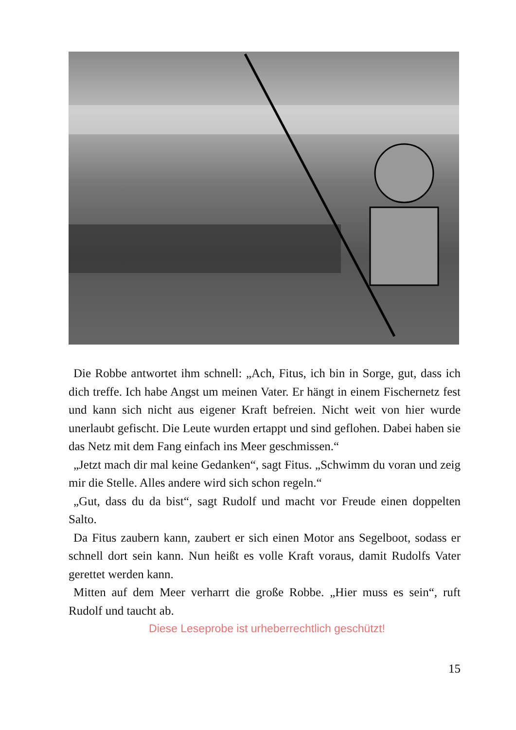Die Robbe antwortet ihm schnell: „Ach, Fitus, ich bin in Sorge, gut, dass ich dich treffe. Ich habe Angst um meinen Vater. Er hängt in einem Fischernetz fest und kann sich nicht aus eigener Kraft befreien. Nicht weit von hier wurde unerlaubt gefischt. Die Leute wurden ertappt und sind geflohen. Dabei haben sie das Netz mit dem Fang einfach ins Meer geschmissen.“
„Jetzt mach dir mal keine Gedanken“, sagt Fitus. „Schwimm du voran und zeig mir die Stelle. Alles andere wird sich schon regeln.“
„Gut, dass du da bist“, sagt Rudolf und macht vor Freude einen doppelten Salto.
Da Fitus zaubern kann, zaubert er sich einen Motor ans Segelboot, sodass er schnell dort sein kann. Nun heißt es volle Kraft voraus, damit Rudolfs Vater gerettet werden kann.
Mitten auf dem Meer verharrt die große Robbe. „Hier muss es sein“, ruft Rudolf und taucht ab.
Diese Leseprobe ist urheberrechtlich geschützt!
15